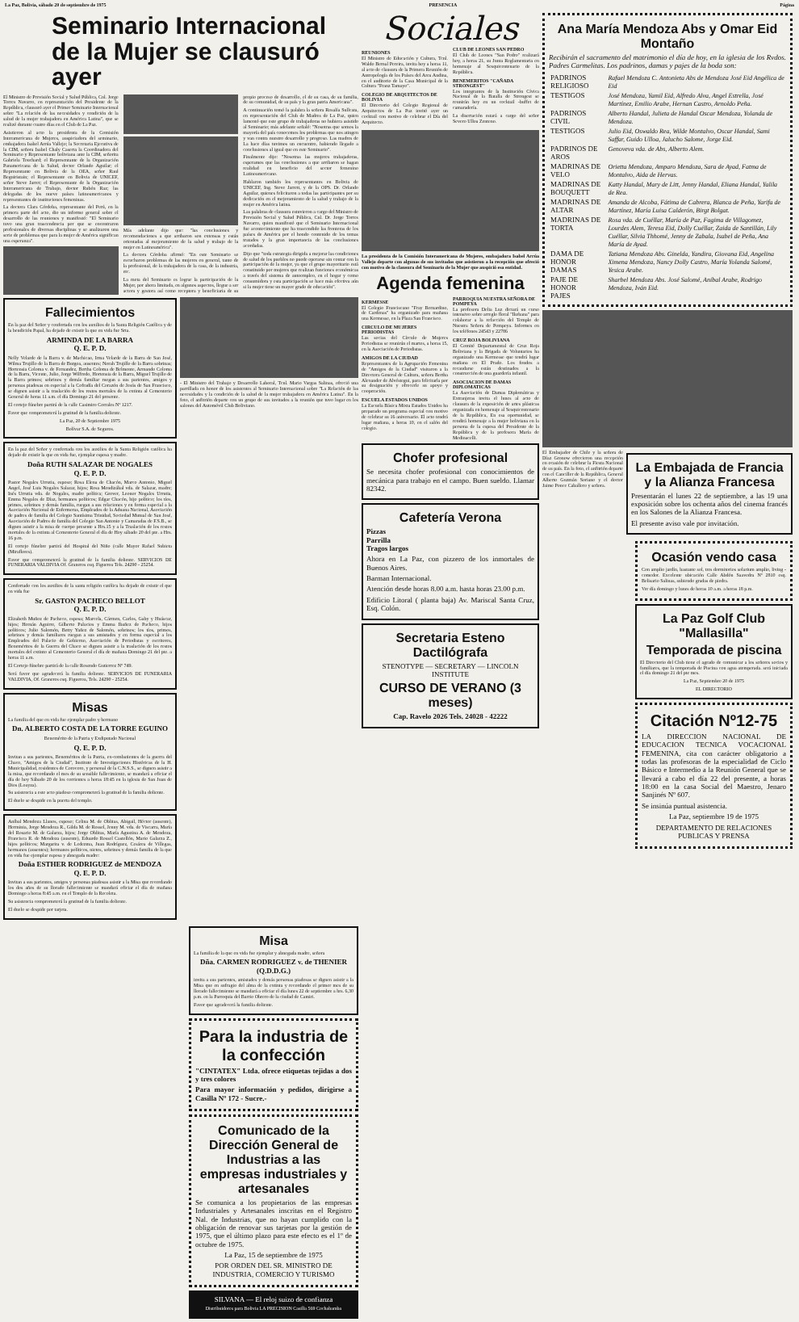La Paz, Bolivia, sábado 20 de septiembre de 1975 PRESENCIA Página
Seminario Internacional de la Mujer se clausuró ayer
El Ministro de Previsión Social y Salud Pública, Cnl. Jorge Torres Navarro, en representación del Presidente de la República, clausuró ayer el Primer Seminario Internacional sobre "La relación de las necesidades y condición de la salud de la mujer trabajadora en América Latina", que se realizó durante cuatro días en el Club de La Paz.
Asistieron al acto la presidenta de la Comisión Interamericana de Mujeres, auspiciadora del seminario, embajadora Isabel Arrúa Vallejo; la Secretaria Ejecutiva de la CIM, señora Isabel Chaly Caserta la Coordinadora del Seminario y Representante boliviana ante la CIM, señorita Gabriela Touchard; el Representante de la Organización Panamericana de la Salud, doctor Orlando Aguilar; el Representante en Bolivia de la OEA, señor Raul Beguiristain; el Representante en Bolivia de UNICEF, señor Steve Jarret; el Representante de la Organización Interamericana de Trabajo, doctor Rubén Raz; las delegadas de los nueve países latinoamericanos y representantes de instituciones femeninas.
La doctora Clara Córdoba, representante del Perú, en la primera parte del acto, dio un informe general sobre el desarrollo de las reuniones y manifestó: "El Seminario tuvo una gran trascendencia por que se encontraron profesionales de diversas disciplinas y se analizaron una serie de problemas que para la mujer de América significan una esperanza".
Más adelante dijo que: "las conclusiones y recomendaciones a que arribaron son extensas y están orientadas al mejoramiento de la salud y trabajo de la mujer en Latinoamérica".
La doctora Córdoba afirmó: "En este Seminario se escucharon problemas de las mujeres en general, tanto de la profesional, de la trabajadora de la casa, de la industria, etc.
La meta del Seminario es lograr la participación de la Mujer, por ahora limitada, en algunos aspectos, llegue a ser actora y gestora así como receptora y beneficiaria de su propio proceso de desarrollo, el de su casa, de su familia, de su comunidad, de su país y la gran patria Americana".
A continuación tomó la palabra la señora Rosalía Sullcata, en representación del Club de Madres de La Paz, quien lamentó que este grupo de trabajadoras no hubiera asistido al Seminario; más adelante señaló: "Nosotras que somos la mayoría del país conocemos los problemas que nos atingen y van contra nuestro desarrollo y progreso. Las madres de La hace días tuvimos un encuentro, habiendo llegado a conclusiones al igual que en este Seminario".
Finalmente dijo: "Nosotras las mujeres trabajadoras, esperamos que las conclusiones a que arribaron se hagan realidad en beneficio del sector femenino Latinoamericano.
Hablaron también los representantes en Bolivia de UNICEF, Ing. Steve Jarrett, y de la OPS. Dr. Orlando Aguilar, quienes felicitaron a todas las participantes por su dedicación en el mejoramiento de la salud y trabajo de la mujer en América latina.
Las palabras de clausura estuvieron a cargo del Ministro de Previsión Social y Salud Pública, Cnl. Dr. Jorge Torres Navarro, quien manifestó que el Seminario Internacional fue acontecimiento que ha trascendido las fronteras de los países de América por el hondo contenido de los temas tratados y la gran importancia de las conclusiones acordadas.
Dijo que "toda estrategia dirigida a mejorar las condiciones de salud de los pueblos no puede operarse sin contar con la participación de la mujer, ya que el grupo mayoritario está constituido por mujeres que realizan funciones económicas a través del sistema de autoempleo, en el hogar y como consumidora y esta participación se hace más efectiva aún si la mujer tiene un mayor grado de educación".
Fallecimientos
En la paz del Señor y confortada con los auxilios de la Santa Religión Católica y de la bendición Papal, ha dejado de existir la que en vida fue Srta.
ARMINDA DE LA BARRA
Q. E. P. D.
Nelly Velarde de la Barra v. de Machicao, Irma Velarde de la Barra de San José, Wilma Trujillo de la Barra de Burgoa, ausentes; Norah Trujillo de la Barra sobrinas; Hortensia Coloma v. de Fernandez, Bertha Coloma de Belmonte, Armando Coloma de la Barra, Vicente, Julio, Jorge Wilfredo, Hortensia de la Barra, Miguel Trujillo de la Barra primos; sobrinos y demás familiar ruegan a sus parientes, amigos y personas piadosas en especial a la Cofradía del Corazón de Jesús de San Francisco, se dignen asistir a la traslación de los restos mortales de la extinta al Cementerio General de horas 11 a.m. el día Domingo 21 del presente.
El cortejo fúnebre partirá de la calle Casimiro Corrales Nº 1217.
Favor que comprometerá la gratitud de la familia doliente.
La Paz, 20 de Septiembre 1975
Bolívar S.A. de Seguros.
En la paz del Señor y confortada con los auxilios de la Santa Religión católica ha dejado de existir la que en vida fue, ejemplar esposa y madre.
Doña RUTH SALAZAR DE NOGALES
Q. E. P. D.
Pastor Nogales Urrutia, esposo; Rosa Elena de Chacón, Marco Antonio, Miguel Angel, José Luis Nogales Salazar, hijos; Rosa Mendizábal vda. de Salazar, madre; Inés Urrutia vda. de Nogales, madre política; Grover, Leonor Nogales Urrutia, Emma Nogales de Díaz, hermanos políticos; Edgar Chacón, hijo político; los tíos, primos, sobrinos y demás familia, ruegan a sus relaciones y en forma especial a la Asociación Nacional de Enfermeras, Empleados de la Aduana Nacional, Asociación de padres de familia del Colegio Santísima Trinidad, Sociedad Mutual de San José, Asociación de Padres de familia del Colegio San Antonio y Camaradas de F.S.B., se dignen asistir a la misa de cuerpo presente a Hrs.15 y a la Traslación de los restos mortales de la extinta al Cementerio General el día de Hoy sábado 20 del pte. a Hrs. 16 p.m.
El cortejo fúnebre partirá del Hospital del Niño (calle Mayor Rafael Subieta (Miraflores).
Favor que comprometerá la gratitud de la familia doliente. SERVICIOS DE FUNERARIA VALDIVIA Of. Graneros esq. Figueroa Tels. 24290 - 25254.
Confortado con los auxilios de la santa religión católica ha dejado de existir el que en vida fue
Sr. GASTON PACHECO BELLOT
Q. E. P. D.
Elizabeth Muñoz de Pacheco, esposa; Marcela, Cármen, Carlos, Gaby y Huáscar, hijos; Hernán Aguirre, Gilberto Palacios y Emma Ibañez de Pacheco, hijos políticos; Julio Salomón, Betty Yañez de Salomón, sobrinos; los tíos, primos, sobrinos y demás familiares ruegan a sus amistades y en forma especial a los Empleados del Palacio de Gobierno, Asociación de Periodistas y escritores, Beneméritos de la Guerra del Chaco se dignen asistir a la traslación de los restos mortales del extinto al Cementerio General el día de mañana Domingo 21 del pte. a horas 11 a.m.
El Cortejo fúnebre partirá de la calle Rosendo Gutierrez Nº 749.
Será favor que agradecerá la familia doliente. SERVICIOS DE FUNERARIA VALDIVIA, Of. Graneros esq. Figueroa, Tels. 24290 - 25254.
Misas
La familia del que en vida fue ejemplar padre y hermano
Dn. ALBERTO COSTA DE LA TORRE EGUINO
Benemérito de la Patria y Exdiputado Nacional
Q. E. P. D.
Invitan a sus parientes, Beneméritos de la Patria, ex-combatientes de la guerra del Chaco, "Amigos de la Ciudad", Instituto de Investigaciones Históricas de la H. Municipalidad, residentes de Corocoro, y personal de la C.N.S.S., se dignen asistir a la misa, que recordando el mes de su sensible fallecimiento, se mandará a oficiar el día de hoy Sábado 20 de los corrientes a horas 18:45 en la iglesia de San Juan de Dios (Loayza).
Su asistencia a este acto piadoso comprometerá la gratitud de la familia doliente.
El duelo se despide en la puerta del templo.
Aníbal Mendoza Llanos, esposo; Celina M. de Oblitas, Abigail, Héctor (ausente), Herminia, Jorge Mendoza R., Gilda M. de Rossel, Jenny M. vda. de Viscarra, María del Rosario M. de Galarza, hijos; Jorge Oblitas, María Agustina A. de Mendoza, Francisca R. de Mendoza (ausente), Eduardo Rossel Castellón, Mario Galarza Z., hijos políticos; Margarita v. de Ledezma, Juan Rodríguez, Cesárea de Villegas, hermanos (ausentes); hermanos políticos, nietos, sobrinos y demás familia de la que en vida fue ejemplar esposa y abnegada madre:
Doña ESTHER RODRIGUEZ de MENDOZA
Q. E. P. D.
Invitan a sus parientes, amigos y personas piadosas asistir a la Misa que recordando los dos años de su llorado fallecimiento se mandará oficiar el día de mañana Domingo a horas 8:45 a.m. en el Templo de la Recoleta.
Su asistencia comprometerá la gratitud de la familia doliente.
El duelo se despide por tarjeta.
- El Ministro del Trabajo y Desarrollo Laboral, Tcnl. Mario Vargas Salinas, ofreció una parrillada en honor de los asistentes al Seminario Internacional sobre "La Relación de las necesidades y la condición de la salud de la mujer trabajadora en América Latina". En la foto, el anfitrión departe con un grupo de sus invitados a la reunión que tuvo lugar en los salones del Automóvil Club Boliviano.
Misa
La familia de la que en vida fue ejemplar y abnegada madre, señora
Dña. CARMEN RODRIGUEZ v. de THENIER
(Q.D.D.G.)
invita a sus parientes, amistades y demás personas piadosas se dignen asistir a la Misa que en sufragio del alma de la extinta y recordando el primer mes de su llorado fallecimiento se mandará a oficiar el día lunes 22 de septiembre a hrs. 6,30 p.m. en la Parroquia del Barrio Obrero de la ciudad de Camiri.
Favor que agradecerá la familia doliente.
Para la industria de la confección
"CINTATEX" Ltda. ofrece etiquetas tejidas a dos y tres colores
Para mayor información y pedidos, dirigirse a Casilla Nº 172 - Sucre.-
Comunicado de la Dirección General de Industrias a las empresas industriales y artesanales
Se comunica a los propietarios de las empresas Industriales y Artesanales inscritas en el Registro Nal. de Industrias, que no hayan cumplido con la obligación de renovar sus tarjetas por la gestión de 1975, que el último plazo para este efecto es el 1º de octubre de 1975.
La Paz, 15 de septiembre de 1975
POR ORDEN DEL SR. MINISTRO DE INDUSTRIA, COMERCIO Y TURISMO
SILVANA — El reloj suizo de confianza
Distribuidores para Bolivia LA PRECISION Casilla 569 Cochabamba
Sociales
REUNIONES
El Ministro de Educación y Cultura, Tcnl. Waldo Bernal Pereira, invita hoy a horas 11, al acto de clausura de la Primera Reunión de Antropología de los Países del Area Andina, en el auditorio de la Casa Municipal de la Cultura "Franz Tamayo".
COLEGIO DE ARQUITECTOS DE BOLIVIA
El Directorio del Colegio Regional de Arquitectos de La Paz invitó ayer un cocktail con motivo de celebrar el Día del Arquitecto.
CLUB DE LEONES SAN PEDRO
El Club de Leones "San Pedro" realizará hoy, a horas 21, su Junta Reglamentaria en homenaje al Sesquicentenario de la República.
BENEMERITOS "CAÑADA STRONGEST"
Los integrantes de la Institución Cívica Nacional de la Batalla de Strongest se reunirán hoy en un cocktail -buffet de camaradería.
La disertación estará a cargo del señor Severo Ulloa Zenteno.
La presidenta de la Comisión Interamericana de Mujeres, embajadora Isabel Arrúa Vallejo departe con algunas de sus invitadas que asistieron a la recepción que ofreció con motivo de la clausura del Seminario de la Mujer que auspició esa entidad.
Agenda femenina
KERMESSE
El Colegio Franciscano "Fray Bernardino, de Cardenas" ha organizado para mañana una Kermesse, en la Plaza San Francisco.
CIRCULO DE MUJERES PERIODISTAS
Las socias del Círculo de Mujeres Periodistas se reunirán el martes, a horas 15, en la Asociación de Periodistas.
AMIGOS DE LA CIUDAD
Representantes de la Agrupación Femenina de "Amigos de la Ciudad" visitaron a la Directora General de Cultura, señora Bertha Alexander de Alvéstegui, para felicitarla por su designación y ofrecerle su apoyo y cooperación.
ESCUELA ESTADOS UNIDOS
La Escuela Básica Mixta Estados Unidos ha preparado un programa especial con motivo de celebrar su 16 aniversario. El acto tendrá lugar mañana, a horas 10, en el salón del colegio.
PARROQUIA NUESTRA SEÑORA DE POMPEYA
La profesora Delia Luz dictará un curso intensivo sobre arreglo floral "Ikebana" para colaborar a la refacción del Templo de Nuestra Señora de Pompeya. Informes en los teléfonos 24543 y 22786
CRUZ ROJA BOLIVIANA
El Comité Departamental de Cruz Roja Boliviana y la Brigada de Voluntarios ha organizado una Kermesse que tendrá lugar mañana en El Prado. Los fondos a recaudarse están destinados a la construcción de una guardería infantil.
ASOCIACION DE DAMAS DIPLOMATICAS
La Asociación de Damas Diplomáticas y Extranjeras invita el lunes al acto de clausura de la exposición de artes plásticas organizada en homenaje al Sesquicentenario de la República, En esa oportunidad, se rendirá homenaje a la mujer boliviana en la persona de la esposa del Presidente de la República y de la profesora María de Medinacelli.
Chofer profesional
Se necesita chofer profesional con conocimientos de mecánica para trabajo en el campo. Buen sueldo. Llamar 82342.
Cafetería Verona
Pizzas
Parrilla
Tragos largos
Ahora en La Paz, con pizzero de los inmortales de Buenos Aires.
Barman Internacional.
Atención desde horas 8.00 a.m. hasta horas 23.00 p.m.
Edificio Litoral ( planta baja) Av. Mariscal Santa Cruz, Esq. Colón.
Secretaria Esteno Dactilógrafa
STENOTYPE — SECRETARY — LINCOLN INSTITUTE
CURSO DE VERANO (3 meses)
Cap. Ravelo 2026 Tels. 24028 - 42222
Ana María Mendoza Abs y Omar Eid Montaño
Recibirán el sacramento del matrimonio el día de hoy, en la iglesia de los Rvdos. Padres Carmelitas. Los padrinos, damas y pajes de la boda son:
| PADRINOS RELIGIOSO | Rafael Mendoza C. Antonieta Abs de Mendoza José Eid Angélica de Eid |
| TESTIGOS | José Mendoza, Yamil Eid, Alfredo Alva, Angel Estrella, José Martínez, Emilio Arabe, Hernan Castro, Arnoldo Peña. |
| PADRINOS CIVIL | Alberto Handal, Julieta de Handal Oscar Mendoza, Yolanda de Mendoza. |
| TESTIGOS | Julio Eid, Oswaldo Rea, Wilde Montalvo, Oscar Handal, Sami Saffar, Guido Ulloa, Jalucho Salome, Jorge Eid. |
| PADRINOS DE AROS | Genoveva vda. de Abs, Alberto Alem. |
| MADRINAS DE VELO | Orietta Mendoza, Amparo Mendoza, Sara de Ayad, Fatma de Montalvo, Aida de Hervas. |
| MADRINAS DE BOUQUETT | Katty Handal, Mary de Litt, Jenny Handal, Eliana Handal, Yalila de Rea. |
| MADRINAS DE ALTAR | Amanda de Alcoba, Fátima de Cabrera, Blanca de Peña, Yarifa de Martínez, María Luisa Calderón, Birgt Bolgat. |
| MADRINAS DE TORTA | Rosa vda. de Cuéllar, María de Paz, Fagima de Villagomez, Lourdes Alem, Teresa Eid, Dolly Cuéllar, Zaida de Santillán, Lily Cuéllar, Silvia Thhomé, Jenny de Zabala, Isabel de Peña, Ana María de Ayad. |
| DAMA DE HONOR DAMAS | Tatiana Mendoza Abs. Ginelda, Yandira, Giovana Eid, Angelina Ximena Mendoza, Nancy Dolly Castro, María Yolanda Salomé, Yesica Arabe. |
| PAJE DE HONOR PAJES | Sharbel Mendoza Abs. José Salomé, Aníbal Arabe, Rodrigo Mendoza, Iván Eid. |
El Embajador de Chile y la señora de Díaz Gronow ofrecieron una recepción en ocasión de celebrar la Fiesta Nacional de su país. En la foto, el anfitrión departe con el Canciller de la República, General Alberto Guzmán Soriano y el doctor Jaime Ponce Caballero y señora.
La Embajada de Francia y la Alianza Francesa
Presentarán el lunes 22 de septiembre, a las 19 una exposición sobre los ochenta años del cinema francés en los Salones de la Alianza Francesa.
El presente aviso vale por invitación.
Ocasión vendo casa
Con amplio jardín, bastante sol, tres dormitorios solarium amplio, living - comedor. Excelente ubicación Calle Abdón Saavedra Nº 2810 esq. Belisario Salinas, subiendo gradas de piedra.
Ver día domingo y lunes de horas 10 a.m. a horas 18 p.m.
La Paz Golf Club "Mallasilla"
Temporada de piscina
El Directorio del Club tiene el agrado de comunicar a los señores socios y familiares, que la temporada de Piscina con agua atemperada. será iniciada el día domingo 21 del pte mes.
La Paz, Septiembre 20 de 1975
EL DIRECTORIO
Citación Nº12-75
LA DIRECCION NACIONAL DE EDUCACION TECNICA VOCACIONAL FEMENINA, cita con carácter obligatorio a todas las profesoras de la especialidad de Ciclo Básico e Intermedio a la Reunión General que se llevará a cabo el día 22 del presente, a horas 18:00 en la casa Social del Maestro, Jenaro Sanjinés Nº 607.
Se insinúa puntual asistencia.
La Paz, septiembre 19 de 1975
DEPARTAMENTO DE RELACIONES PUBLICAS Y PRENSA